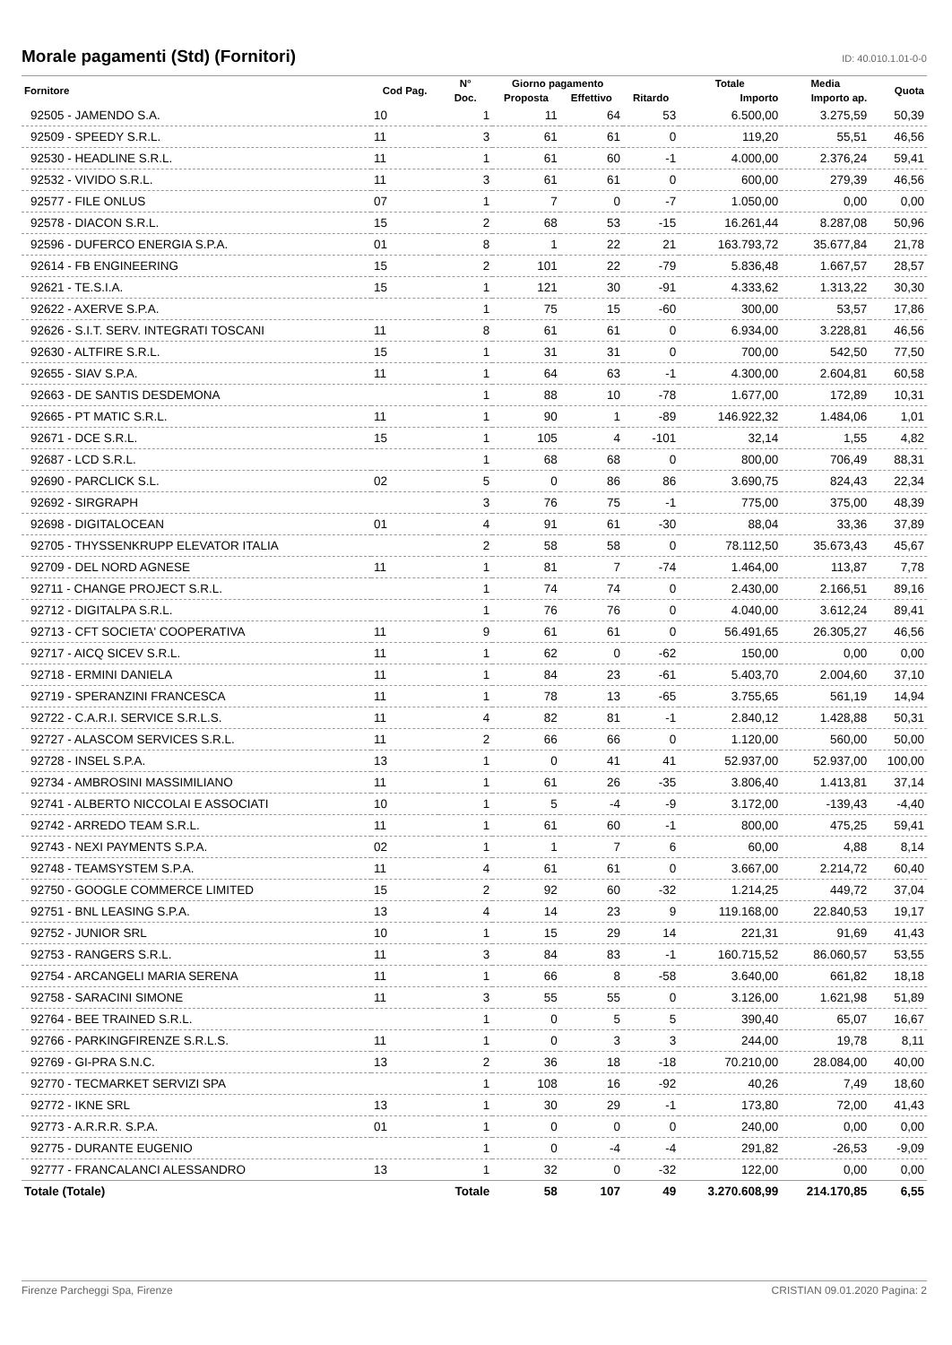Morale pagamenti (Std) (Fornitori)
ID: 40.010.1.01-0-0
| Fornitore | Cod Pag. | N° | Giorno pagamento | | Ritardo | Totale | Media | Quota |
| --- | --- | --- | --- | --- | --- | --- | --- | --- |
| | | Doc. | Proposta | Effettivo | | Importo | Importo ap. | |
| 92505 - JAMENDO S.A. | 10 | 1 | 11 | 64 | 53 | 6.500,00 | 3.275,59 | 50,39 |
| 92509 - SPEEDY S.R.L. | 11 | 3 | 61 | 61 | 0 | 119,20 | 55,51 | 46,56 |
| 92530 - HEADLINE S.R.L. | 11 | 1 | 61 | 60 | -1 | 4.000,00 | 2.376,24 | 59,41 |
| 92532 - VIVIDO S.R.L. | 11 | 3 | 61 | 61 | 0 | 600,00 | 279,39 | 46,56 |
| 92577 - FILE ONLUS | 07 | 1 | 7 | 0 | -7 | 1.050,00 | 0,00 | 0,00 |
| 92578 - DIACON S.R.L. | 15 | 2 | 68 | 53 | -15 | 16.261,44 | 8.287,08 | 50,96 |
| 92596 - DUFERCO ENERGIA S.P.A. | 01 | 8 | 1 | 22 | 21 | 163.793,72 | 35.677,84 | 21,78 |
| 92614 - FB ENGINEERING | 15 | 2 | 101 | 22 | -79 | 5.836,48 | 1.667,57 | 28,57 |
| 92621 - TE.S.I.A. | 15 | 1 | 121 | 30 | -91 | 4.333,62 | 1.313,22 | 30,30 |
| 92622 - AXERVE S.P.A. | | 1 | 75 | 15 | -60 | 300,00 | 53,57 | 17,86 |
| 92626 - S.I.T. SERV. INTEGRATI TOSCANI | 11 | 8 | 61 | 61 | 0 | 6.934,00 | 3.228,81 | 46,56 |
| 92630 - ALTFIRE S.R.L. | 15 | 1 | 31 | 31 | 0 | 700,00 | 542,50 | 77,50 |
| 92655 - SIAV S.P.A. | 11 | 1 | 64 | 63 | -1 | 4.300,00 | 2.604,81 | 60,58 |
| 92663 - DE SANTIS DESDEMONA | | 1 | 88 | 10 | -78 | 1.677,00 | 172,89 | 10,31 |
| 92665 - PT MATIC S.R.L. | 11 | 1 | 90 | 1 | -89 | 146.922,32 | 1.484,06 | 1,01 |
| 92671 - DCE S.R.L. | 15 | 1 | 105 | 4 | -101 | 32,14 | 1,55 | 4,82 |
| 92687 - LCD S.R.L. | | 1 | 68 | 68 | 0 | 800,00 | 706,49 | 88,31 |
| 92690 - PARCLICK S.L. | 02 | 5 | 0 | 86 | 86 | 3.690,75 | 824,43 | 22,34 |
| 92692 - SIRGRAPH | | 3 | 76 | 75 | -1 | 775,00 | 375,00 | 48,39 |
| 92698 - DIGITALOCEAN | 01 | 4 | 91 | 61 | -30 | 88,04 | 33,36 | 37,89 |
| 92705 - THYSSENKRUPP ELEVATOR ITALIA | | 2 | 58 | 58 | 0 | 78.112,50 | 35.673,43 | 45,67 |
| 92709 - DEL NORD AGNESE | 11 | 1 | 81 | 7 | -74 | 1.464,00 | 113,87 | 7,78 |
| 92711 - CHANGE PROJECT S.R.L. | | 1 | 74 | 74 | 0 | 2.430,00 | 2.166,51 | 89,16 |
| 92712 - DIGITALPA S.R.L. | | 1 | 76 | 76 | 0 | 4.040,00 | 3.612,24 | 89,41 |
| 92713 - CFT SOCIETA' COOPERATIVA | 11 | 9 | 61 | 61 | 0 | 56.491,65 | 26.305,27 | 46,56 |
| 92717 - AICQ SICEV S.R.L. | 11 | 1 | 62 | 0 | -62 | 150,00 | 0,00 | 0,00 |
| 92718 - ERMINI DANIELA | 11 | 1 | 84 | 23 | -61 | 5.403,70 | 2.004,60 | 37,10 |
| 92719 - SPERANZINI FRANCESCA | 11 | 1 | 78 | 13 | -65 | 3.755,65 | 561,19 | 14,94 |
| 92722 - C.A.R.I. SERVICE S.R.L.S. | 11 | 4 | 82 | 81 | -1 | 2.840,12 | 1.428,88 | 50,31 |
| 92727 - ALASCOM SERVICES S.R.L. | 11 | 2 | 66 | 66 | 0 | 1.120,00 | 560,00 | 50,00 |
| 92728 - INSEL S.P.A. | 13 | 1 | 0 | 41 | 41 | 52.937,00 | 52.937,00 | 100,00 |
| 92734 - AMBROSINI MASSIMILIANO | 11 | 1 | 61 | 26 | -35 | 3.806,40 | 1.413,81 | 37,14 |
| 92741 - ALBERTO NICCOLAI E ASSOCIATI | 10 | 1 | 5 | -4 | -9 | 3.172,00 | -139,43 | -4,40 |
| 92742 - ARREDO TEAM S.R.L. | 11 | 1 | 61 | 60 | -1 | 800,00 | 475,25 | 59,41 |
| 92743 - NEXI PAYMENTS S.P.A. | 02 | 1 | 1 | 7 | 6 | 60,00 | 4,88 | 8,14 |
| 92748 - TEAMSYSTEM S.P.A. | 11 | 4 | 61 | 61 | 0 | 3.667,00 | 2.214,72 | 60,40 |
| 92750 - GOOGLE COMMERCE LIMITED | 15 | 2 | 92 | 60 | -32 | 1.214,25 | 449,72 | 37,04 |
| 92751 - BNL LEASING S.P.A. | 13 | 4 | 14 | 23 | 9 | 119.168,00 | 22.840,53 | 19,17 |
| 92752 - JUNIOR SRL | 10 | 1 | 15 | 29 | 14 | 221,31 | 91,69 | 41,43 |
| 92753 - RANGERS S.R.L. | 11 | 3 | 84 | 83 | -1 | 160.715,52 | 86.060,57 | 53,55 |
| 92754 - ARCANGELI MARIA SERENA | 11 | 1 | 66 | 8 | -58 | 3.640,00 | 661,82 | 18,18 |
| 92758 - SARACINI SIMONE | 11 | 3 | 55 | 55 | 0 | 3.126,00 | 1.621,98 | 51,89 |
| 92764 - BEE TRAINED S.R.L. | | 1 | 0 | 5 | 5 | 390,40 | 65,07 | 16,67 |
| 92766 - PARKINGFIRENZE S.R.L.S. | 11 | 1 | 0 | 3 | 3 | 244,00 | 19,78 | 8,11 |
| 92769 - GI-PRA S.N.C. | 13 | 2 | 36 | 18 | -18 | 70.210,00 | 28.084,00 | 40,00 |
| 92770 - TECMARKET SERVIZI SPA | | 1 | 108 | 16 | -92 | 40,26 | 7,49 | 18,60 |
| 92772 - IKNE SRL | 13 | 1 | 30 | 29 | -1 | 173,80 | 72,00 | 41,43 |
| 92773 - A.R.R.R. S.P.A. | 01 | 1 | 0 | 0 | 0 | 240,00 | 0,00 | 0,00 |
| 92775 - DURANTE EUGENIO | | 1 | 0 | -4 | -4 | 291,82 | -26,53 | -9,09 |
| 92777 - FRANCALANCI ALESSANDRO | 13 | 1 | 32 | 0 | -32 | 122,00 | 0,00 | 0,00 |
| Totale (Totale) | | Totale | 58 | 107 | 49 | 3.270.608,99 | 214.170,85 | 6,55 |
Firenze Parcheggi Spa, Firenze CRISTIAN 09.01.2020 Pagina: 2